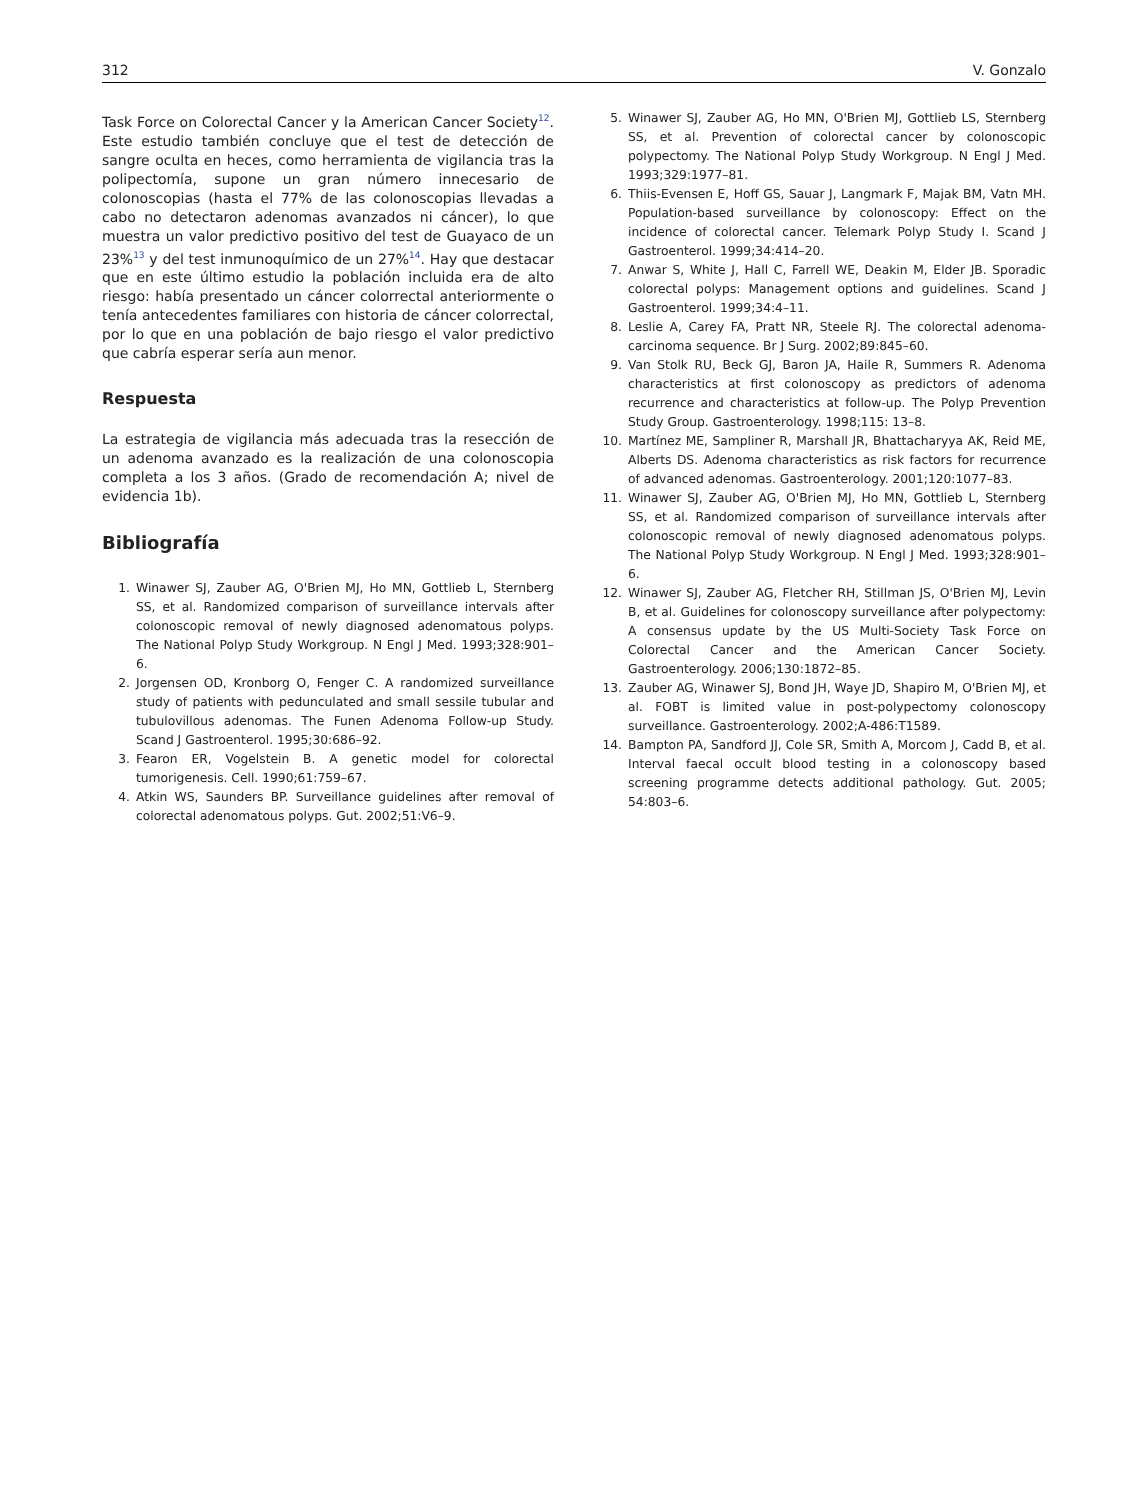312 V. Gonzalo
Task Force on Colorectal Cancer y la American Cancer Society<sup>12</sup>. Este estudio también concluye que el test de detección de sangre oculta en heces, como herramienta de vigilancia tras la polipectomía, supone un gran número innecesario de colonoscopias (hasta el 77% de las colonoscopias llevadas a cabo no detectaron adenomas avanzados ni cáncer), lo que muestra un valor predictivo positivo del test de Guayaco de un 23%<sup>13</sup> y del test inmunoquímico de un 27%<sup>14</sup>. Hay que destacar que en este último estudio la población incluida era de alto riesgo: había presentado un cáncer colorrectal anteriormente o tenía antecedentes familiares con historia de cáncer colorrectal, por lo que en una población de bajo riesgo el valor predictivo que cabría esperar sería aun menor.
Respuesta
La estrategia de vigilancia más adecuada tras la resección de un adenoma avanzado es la realización de una colonoscopia completa a los 3 años. (Grado de recomendación A; nivel de evidencia 1b).
Bibliografía
1. Winawer SJ, Zauber AG, O'Brien MJ, Ho MN, Gottlieb L, Sternberg SS, et al. Randomized comparison of surveillance intervals after colonoscopic removal of newly diagnosed adenomatous polyps. The National Polyp Study Workgroup. N Engl J Med. 1993;328:901–6.
2. Jorgensen OD, Kronborg O, Fenger C. A randomized surveillance study of patients with pedunculated and small sessile tubular and tubulovillous adenomas. The Funen Adenoma Follow-up Study. Scand J Gastroenterol. 1995;30:686–92.
3. Fearon ER, Vogelstein B. A genetic model for colorectal tumorigenesis. Cell. 1990;61:759–67.
4. Atkin WS, Saunders BP. Surveillance guidelines after removal of colorectal adenomatous polyps. Gut. 2002;51:V6–9.
5. Winawer SJ, Zauber AG, Ho MN, O'Brien MJ, Gottlieb LS, Sternberg SS, et al. Prevention of colorectal cancer by colonoscopic polypectomy. The National Polyp Study Workgroup. N Engl J Med. 1993;329:1977–81.
6. Thiis-Evensen E, Hoff GS, Sauar J, Langmark F, Majak BM, Vatn MH. Population-based surveillance by colonoscopy: Effect on the incidence of colorectal cancer. Telemark Polyp Study I. Scand J Gastroenterol. 1999;34:414–20.
7. Anwar S, White J, Hall C, Farrell WE, Deakin M, Elder JB. Sporadic colorectal polyps: Management options and guidelines. Scand J Gastroenterol. 1999;34:4–11.
8. Leslie A, Carey FA, Pratt NR, Steele RJ. The colorectal adenoma-carcinoma sequence. Br J Surg. 2002;89:845–60.
9. Van Stolk RU, Beck GJ, Baron JA, Haile R, Summers R. Adenoma characteristics at first colonoscopy as predictors of adenoma recurrence and characteristics at follow-up. The Polyp Prevention Study Group. Gastroenterology. 1998;115: 13–8.
10. Martínez ME, Sampliner R, Marshall JR, Bhattacharyya AK, Reid ME, Alberts DS. Adenoma characteristics as risk factors for recurrence of advanced adenomas. Gastroenterology. 2001;120:1077–83.
11. Winawer SJ, Zauber AG, O'Brien MJ, Ho MN, Gottlieb L, Sternberg SS, et al. Randomized comparison of surveillance intervals after colonoscopic removal of newly diagnosed adenomatous polyps. The National Polyp Study Workgroup. N Engl J Med. 1993;328:901–6.
12. Winawer SJ, Zauber AG, Fletcher RH, Stillman JS, O'Brien MJ, Levin B, et al. Guidelines for colonoscopy surveillance after polypectomy: A consensus update by the US Multi-Society Task Force on Colorectal Cancer and the American Cancer Society. Gastroenterology. 2006;130:1872–85.
13. Zauber AG, Winawer SJ, Bond JH, Waye JD, Shapiro M, O'Brien MJ, et al. FOBT is limited value in post-polypectomy colonoscopy surveillance. Gastroenterology. 2002;A-486:T1589.
14. Bampton PA, Sandford JJ, Cole SR, Smith A, Morcom J, Cadd B, et al. Interval faecal occult blood testing in a colonoscopy based screening programme detects additional pathology. Gut. 2005; 54:803–6.